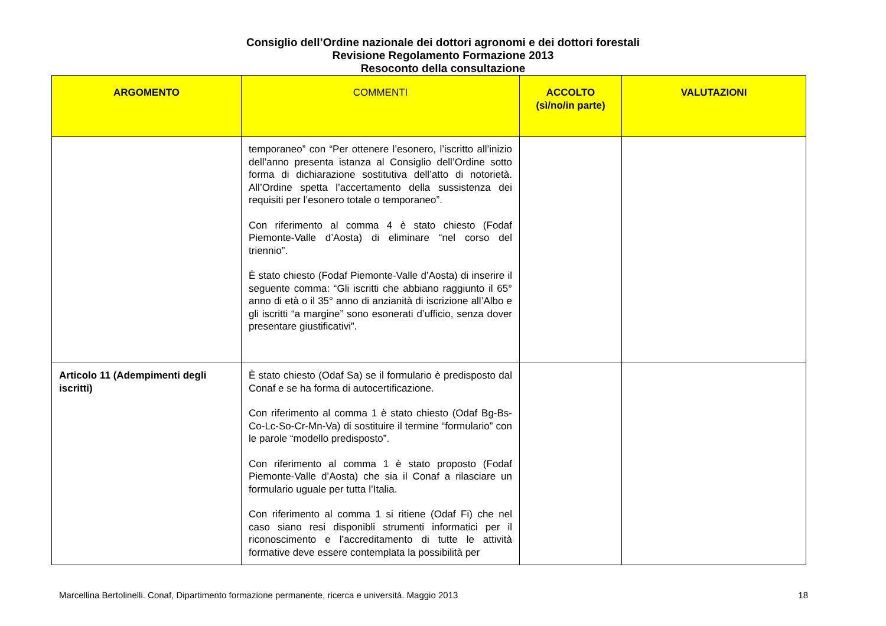Consiglio dell’Ordine nazionale dei dottori agronomi e dei dottori forestali
Revisione Regolamento Formazione 2013
Resoconto della consultazione
| ARGOMENTO | COMMENTI | ACCOLTO (sì/no/in parte) | VALUTAZIONI |
| --- | --- | --- | --- |
| | temporaneo” con “Per ottenere l’esonero, l’iscritto all’inizio dell’anno presenta istanza al Consiglio dell’Ordine sotto forma di dichiarazione sostitutiva dell’atto di notorietà. All’Ordine spetta l’accertamento della sussistenza dei requisiti per l’esonero totale o temporaneo”. Con riferimento al comma 4 è stato chiesto (Fodaf Piemonte-Valle d’Aosta) di eliminare “nel corso del triennio”. È stato chiesto (Fodaf Piemonte-Valle d’Aosta) di inserire il seguente comma: “Gli iscritti che abbiano raggiunto il 65° anno di età o il 35° anno di anzianità di iscrizione all’Albo e gli iscritti “a margine” sono esonerati d’ufficio, senza dover presentare giustificativi”. | | |
| Articolo 11 (Adempimenti degli iscritti) | È stato chiesto (Odaf Sa) se il formulario è predisposto dal Conaf e se ha forma di autocertificazione. Con riferimento al comma 1 è stato chiesto (Odaf Bg-Bs-Co-Lc-So-Cr-Mn-Va) di sostituire il termine “formulario” con le parole “modello predisposto”. Con riferimento al comma 1 è stato proposto (Fodaf Piemonte-Valle d’Aosta) che sia il Conaf a rilasciare un formulario uguale per tutta l’Italia. Con riferimento al comma 1 si ritiene (Odaf Fi) che nel caso siano resi disponibli strumenti informatici per il riconoscimento e l’accreditamento di tutte le attività formative deve essere contemplata la possibilità per | | |
Marcellina Bertolinelli. Conaf, Dipartimento formazione permanente, ricerca e università. Maggio 2013 18